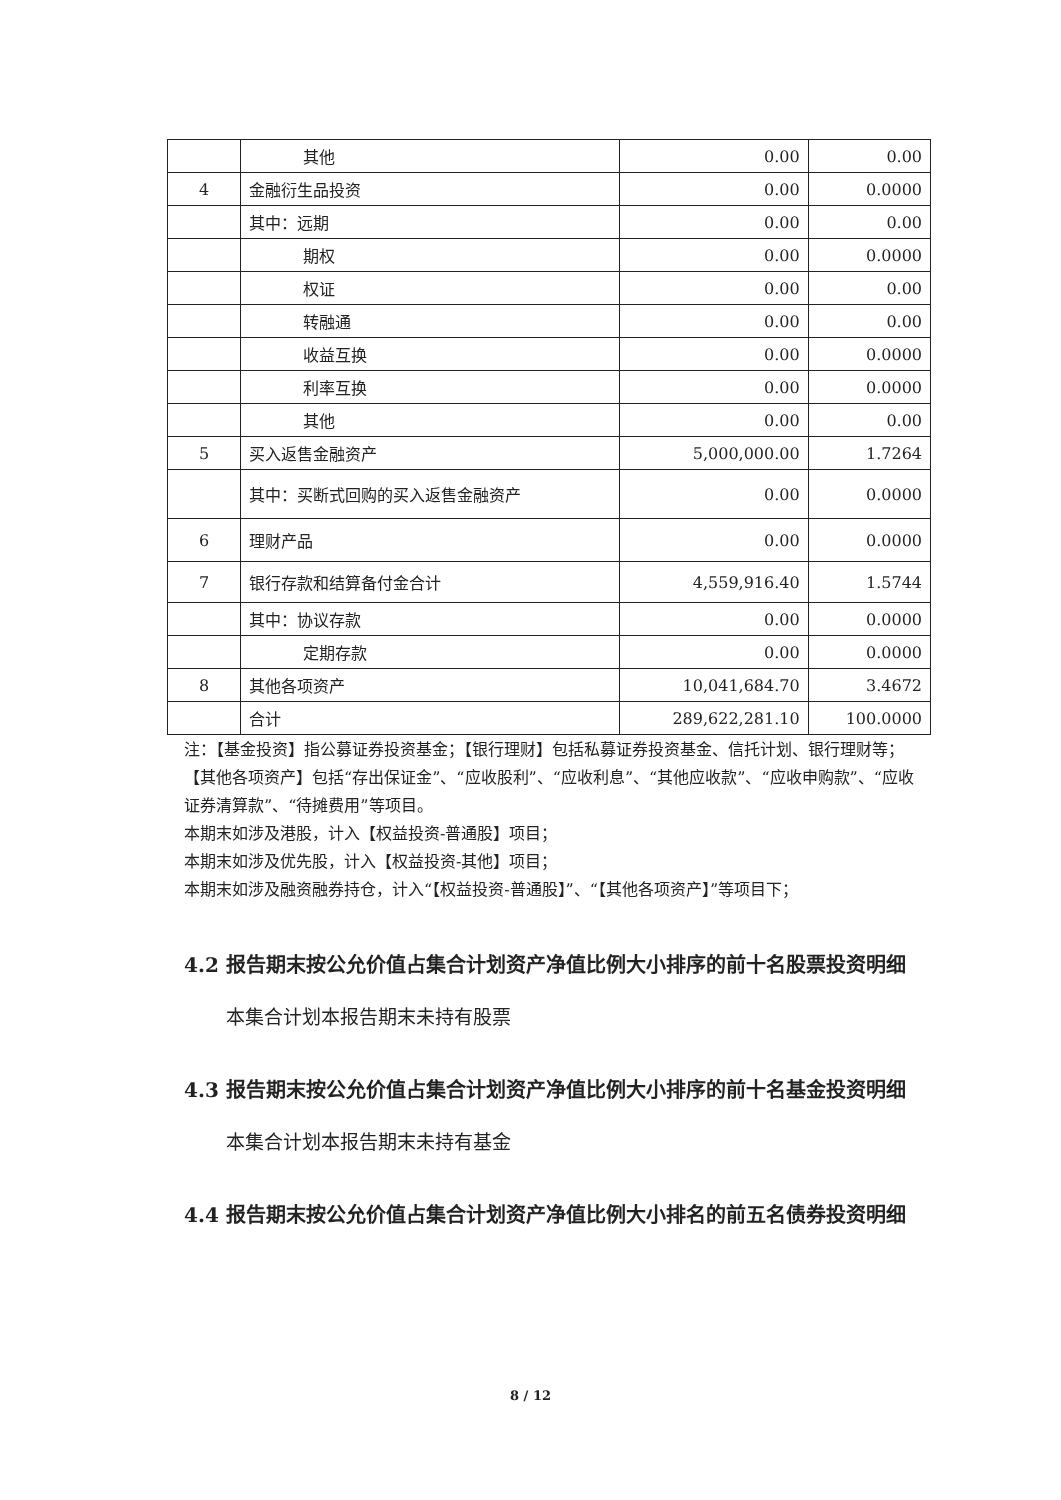| | 其他 | 0.00 | 0.00 |
| 4 | 金融衍生品投资 | 0.00 | 0.0000 |
| | 其中：远期 | 0.00 | 0.00 |
| | 期权 | 0.00 | 0.0000 |
| | 权证 | 0.00 | 0.00 |
| | 转融通 | 0.00 | 0.00 |
| | 收益互换 | 0.00 | 0.0000 |
| | 利率互换 | 0.00 | 0.0000 |
| | 其他 | 0.00 | 0.00 |
| 5 | 买入返售金融资产 | 5,000,000.00 | 1.7264 |
| | 其中：买断式回购的买入返售金融资产 | 0.00 | 0.0000 |
| 6 | 理财产品 | 0.00 | 0.0000 |
| 7 | 银行存款和结算备付金合计 | 4,559,916.40 | 1.5744 |
| | 其中：协议存款 | 0.00 | 0.0000 |
| | 定期存款 | 0.00 | 0.0000 |
| 8 | 其他各项资产 | 10,041,684.70 | 3.4672 |
| | 合计 | 289,622,281.10 | 100.0000 |
注：【基金投资】指公募证券投资基金；【银行理财】包括私募证券投资基金、信托计划、银行理财等；【其他各项资产】包括“存出保证金”、“应收股利”、“应收利息”、“其他应收款”、“应收申购款”、“应收证券清算款”、“待摊费用”等项目。
本期末如涉及港股，计入【权益投资-普通股】项目；
本期末如涉及优先股，计入【权益投资-其他】项目；
本期末如涉及融资融券持仓，计入“【权益投资-普通股】”、“【其他各项资产】”等项目下；
4.2 报告期末按公允价值占集合计划资产净值比例大小排序的前十名股票投资明细
本集合计划本报告期末未持有股票
4.3 报告期末按公允价值占集合计划资产净值比例大小排序的前十名基金投资明细
本集合计划本报告期末未持有基金
4.4 报告期末按公允价值占集合计划资产净值比例大小排名的前五名债券投资明细
8 / 12